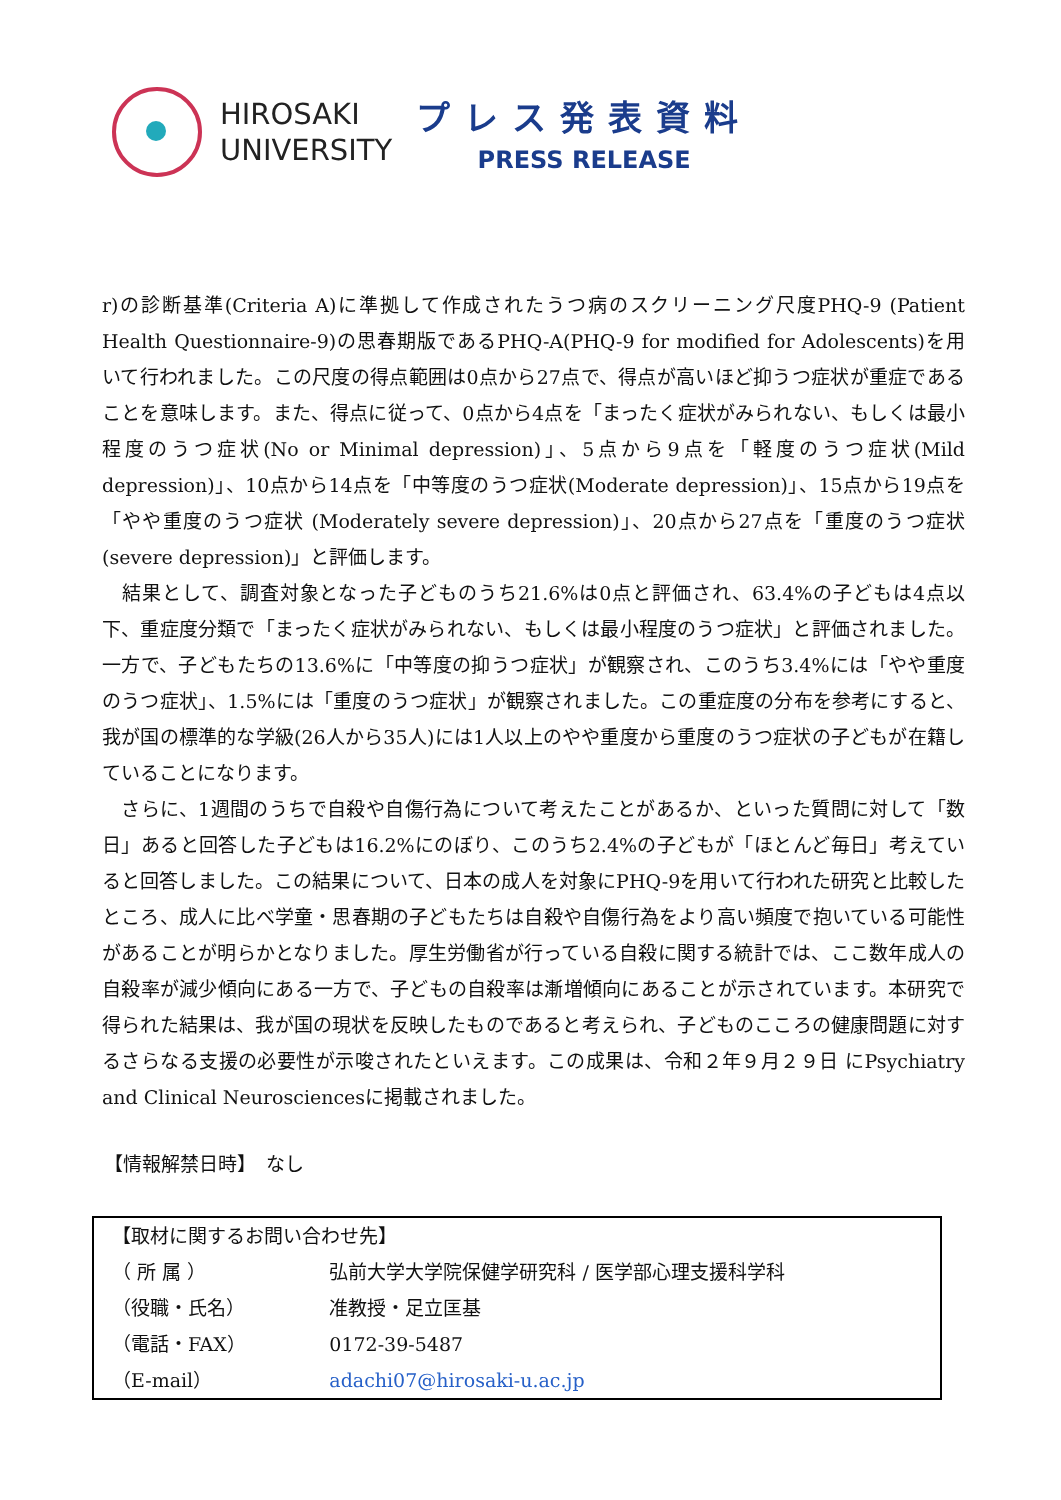HIROSAKI
UNIVERSITY
プレス発表資料
PRESS RELEASE
r)の診断基準(Criteria A)に準拠して作成されたうつ病のスクリーニング尺度PHQ-9 (Patient Health Questionnaire-9)の思春期版であるPHQ-A(PHQ-9 for modified for Adolescents)を用いて行われました。この尺度の得点範囲は0点から27点で、得点が高いほど抑うつ症状が重症であることを意味します。また、得点に従って、0点から4点を「まったく症状がみられない、もしくは最小程度のうつ症状(No or Minimal depression)」、5点から9点を「軽度のうつ症状(Mild depression)」、10点から14点を「中等度のうつ症状(Moderate depression)」、15点から19点を「やや重度のうつ症状 (Moderately severe depression)」、20点から27点を「重度のうつ症状 (severe depression)」と評価します。
　結果として、調査対象となった子どものうち21.6%は0点と評価され、63.4%の子どもは4点以下、重症度分類で「まったく症状がみられない、もしくは最小程度のうつ症状」と評価されました。一方で、子どもたちの13.6%に「中等度の抑うつ症状」が観察され、このうち3.4%には「やや重度のうつ症状」、1.5%には「重度のうつ症状」が観察されました。この重症度の分布を参考にすると、我が国の標準的な学級(26人から35人)には1人以上のやや重度から重度のうつ症状の子どもが在籍していることになります。
　さらに、1週間のうちで自殺や自傷行為について考えたことがあるか、といった質問に対して「数日」あると回答した子どもは16.2%にのぼり、このうち2.4%の子どもが「ほとんど毎日」考えていると回答しました。この結果について、日本の成人を対象にPHQ-9を用いて行われた研究と比較したところ、成人に比べ学童・思春期の子どもたちは自殺や自傷行為をより高い頻度で抱いている可能性があることが明らかとなりました。厚生労働省が行っている自殺に関する統計では、ここ数年成人の自殺率が減少傾向にある一方で、子どもの自殺率は漸増傾向にあることが示されています。本研究で得られた結果は、我が国の現状を反映したものであると考えられ、子どものこころの健康問題に対するさらなる支援の必要性が示唆されたといえます。この成果は、令和２年９月２９日 にPsychiatry and Clinical Neurosciencesに掲載されました。
【情報解禁日時】　なし
| 【取材に関するお問い合わせ先】 | |
| （ 所 属 ） | 弘前大学大学院保健学研究科 / 医学部心理支援科学科 |
| （役職・氏名） | 准教授・足立匡基 |
| （電話・FAX） | 0172-39-5487 |
| （E-mail） | adachi07@hirosaki-u.ac.jp |